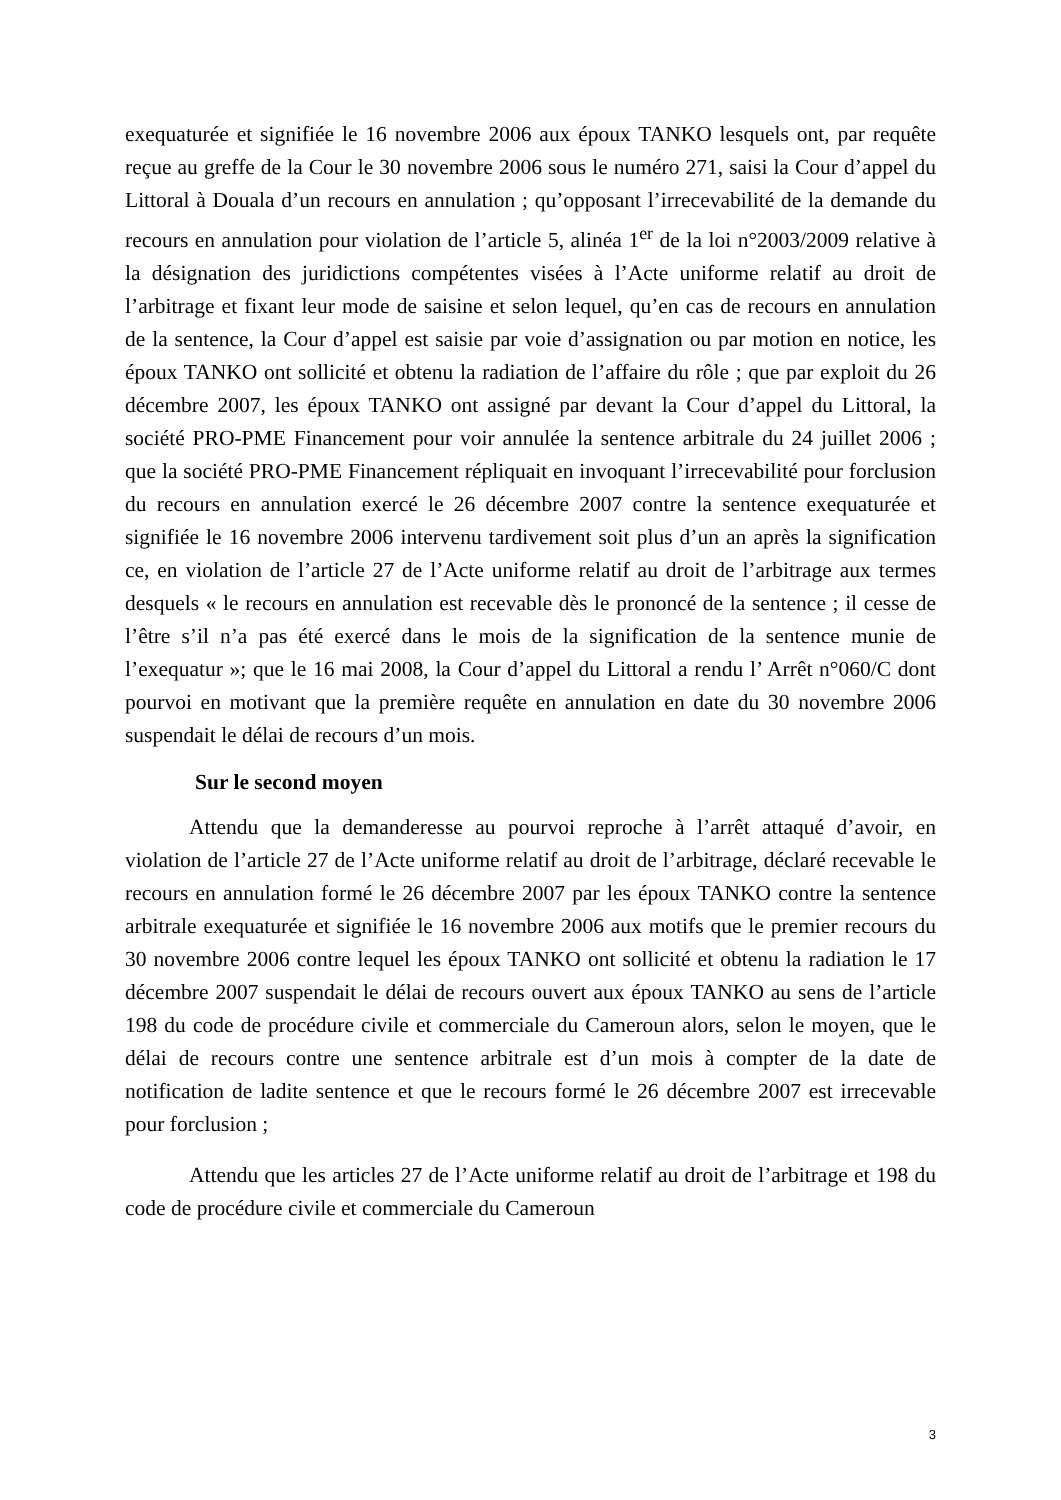exequaturée et signifiée le 16 novembre 2006 aux époux TANKO lesquels ont, par requête reçue au greffe de la Cour le 30 novembre 2006 sous le numéro 271, saisi la Cour d’appel du Littoral à Douala d’un recours en annulation ; qu’opposant l’irrecevabilité de la demande du recours en annulation pour violation de l’article 5, alinéa 1<sup>er</sup> de la loi n°2003/2009 relative à la désignation des juridictions compétentes visées à l’Acte uniforme relatif au droit de l’arbitrage et fixant leur mode de saisine et selon lequel, qu’en cas de recours en annulation de la sentence, la Cour d’appel est saisie par voie d’assignation ou par motion en notice, les époux TANKO ont sollicité et obtenu la radiation de l’affaire du rôle ; que par exploit du 26 décembre 2007, les époux TANKO ont assigné par devant la Cour d’appel du Littoral, la société PRO-PME Financement pour voir annulée la sentence arbitrale du 24 juillet 2006 ; que la société PRO-PME Financement répliquait en invoquant l’irrecevabilité pour forclusion du recours en annulation exercé le 26 décembre 2007 contre la sentence exequaturée et signifiée le 16 novembre 2006 intervenu tardivement soit plus d’un an après la signification ce, en violation de l’article 27 de l’Acte uniforme relatif au droit de l’arbitrage aux termes desquels « le recours en annulation est recevable dès le prononcé de la sentence ; il cesse de l’être s’il n’a pas été exercé dans le mois de la signification de la sentence munie de l’exequatur »; que le 16 mai 2008, la Cour d’appel du Littoral a rendu l’ Arrêt n°060/C dont pourvoi en motivant que la première requête en annulation en date du 30 novembre 2006 suspendait le délai de recours d’un mois.
Sur le second moyen
Attendu que la demanderesse au pourvoi reproche à l’arrêt attaqué d’avoir, en violation de l’article 27 de l’Acte uniforme relatif au droit de l’arbitrage, déclaré recevable le recours en annulation formé le 26 décembre 2007 par les époux TANKO contre la sentence arbitrale exequaturée et signifiée le 16 novembre 2006 aux motifs que le premier recours du 30 novembre 2006 contre lequel les époux TANKO ont sollicité et obtenu la radiation le 17 décembre 2007 suspendait le délai de recours ouvert aux époux TANKO au sens de l’article 198 du code de procédure civile et commerciale du Cameroun alors, selon le moyen, que le délai de recours contre une sentence arbitrale est d’un mois à compter de la date de notification de ladite sentence et que le recours formé le 26 décembre 2007 est irrecevable pour forclusion ;
Attendu que les articles 27 de l’Acte uniforme relatif au droit de l’arbitrage et 198 du code de procédure civile et commerciale du Cameroun
3